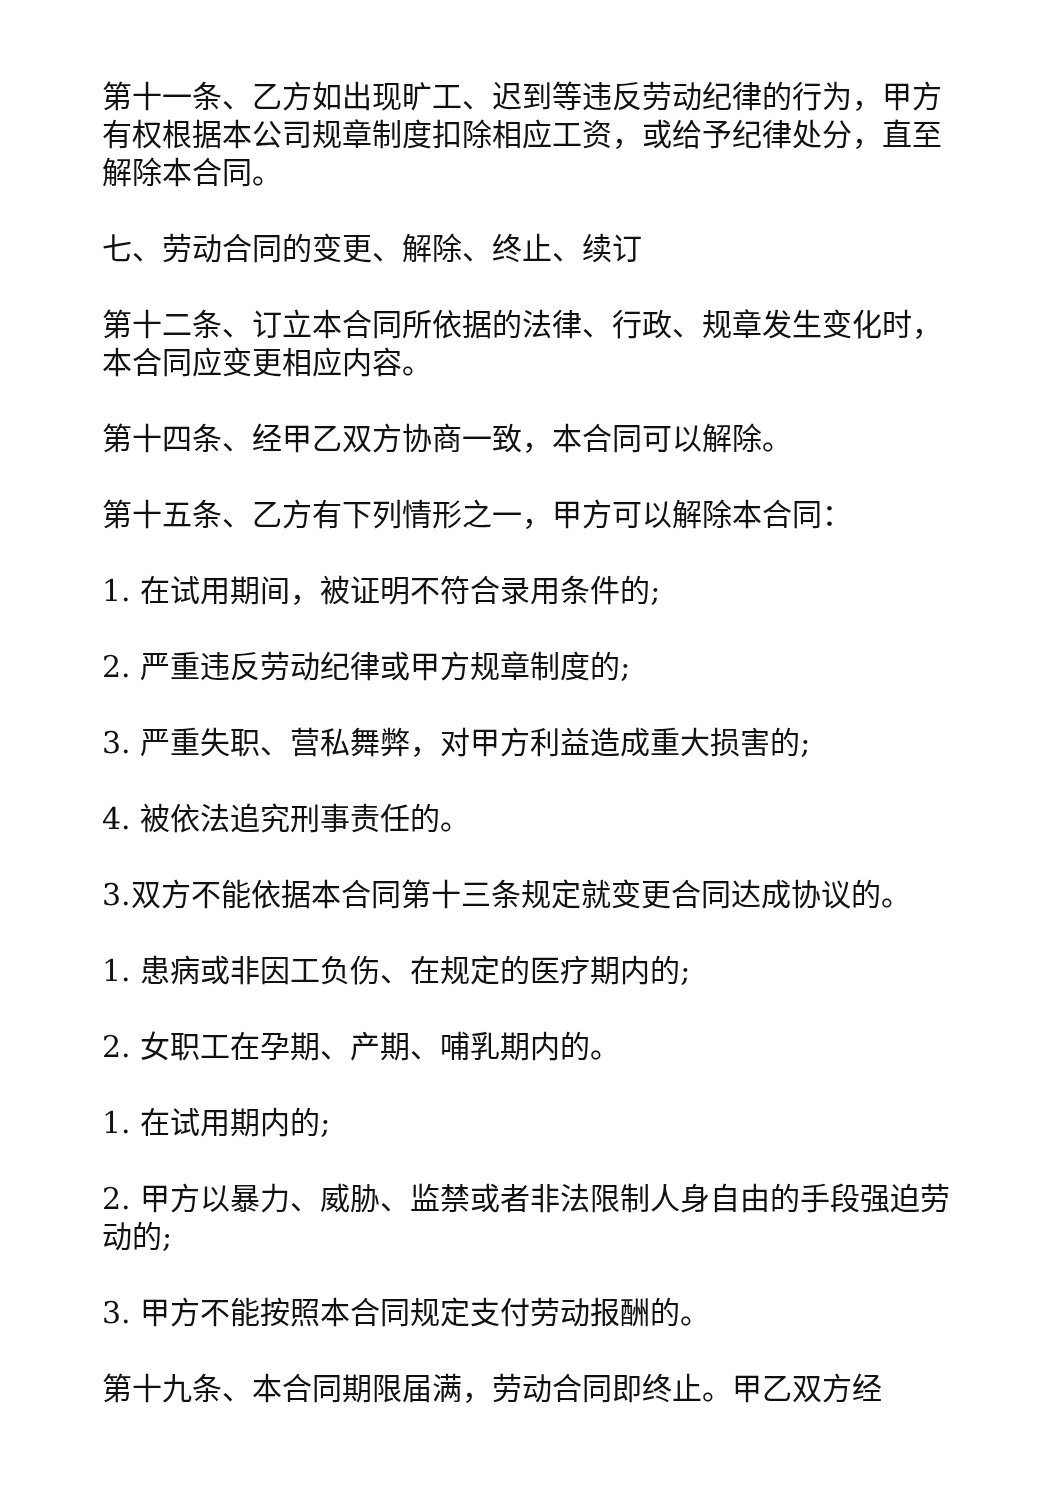第十一条、乙方如出现旷工、迟到等违反劳动纪律的行为，甲方有权根据本公司规章制度扣除相应工资，或给予纪律处分，直至解除本合同。
七、劳动合同的变更、解除、终止、续订
第十二条、订立本合同所依据的法律、行政、规章发生变化时，本合同应变更相应内容。
第十四条、经甲乙双方协商一致，本合同可以解除。
第十五条、乙方有下列情形之一，甲方可以解除本合同：
1. 在试用期间，被证明不符合录用条件的;
2. 严重违反劳动纪律或甲方规章制度的;
3. 严重失职、营私舞弊，对甲方利益造成重大损害的;
4. 被依法追究刑事责任的。
3.双方不能依据本合同第十三条规定就变更合同达成协议的。
1. 患病或非因工负伤、在规定的医疗期内的;
2. 女职工在孕期、产期、哺乳期内的。
1. 在试用期内的;
2. 甲方以暴力、威胁、监禁或者非法限制人身自由的手段强迫劳动的;
3. 甲方不能按照本合同规定支付劳动报酬的。
第十九条、本合同期限届满，劳动合同即终止。甲乙双方经